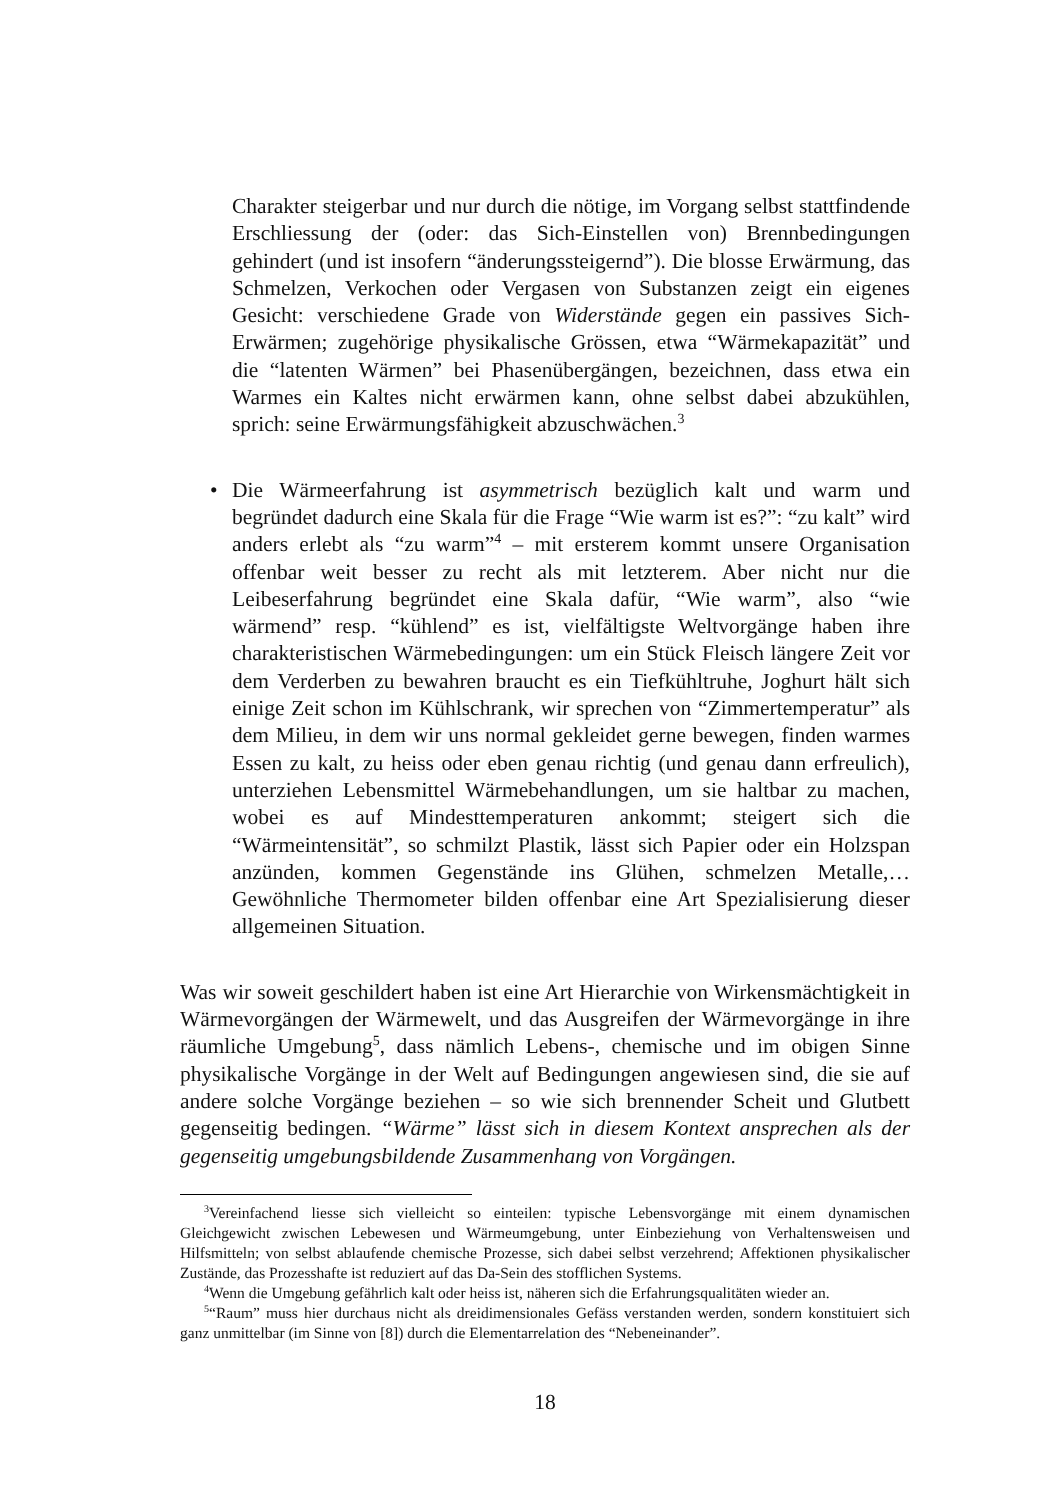Charakter steigerbar und nur durch die nötige, im Vorgang selbst stattfindende Erschliessung der (oder: das Sich-Einstellen von) Brennbedingungen gehindert (und ist insofern “änderungssteigernd”). Die blosse Erwärmung, das Schmelzen, Verkochen oder Vergasen von Substanzen zeigt ein eigenes Gesicht: verschiedene Grade von Widerstände gegen ein passives Sich-Erwärmen; zugehörige physikalische Grössen, etwa “Wärmekapazität” und die “latenten Wärmen” bei Phasenübergängen, bezeichnen, dass etwa ein Warmes ein Kaltes nicht erwärmen kann, ohne selbst dabei abzukühlen, sprich: seine Erwärmungsfähigkeit abzuschwächen.<sup>3</sup>
• Die Wärmeerfahrung ist asymmetrisch bezüglich kalt und warm und begründet dadurch eine Skala für die Frage “Wie warm ist es?”: “zu kalt” wird anders erlebt als “zu warm”<sup>4</sup> – mit ersterem kommt unsere Organisation offenbar weit besser zu recht als mit letzterem. Aber nicht nur die Leibeserfahrung begründet eine Skala dafür, “Wie warm”, also “wie wärmend” resp. “kühlend” es ist, vielfältigste Weltvorgänge haben ihre charakteristischen Wärmebedingungen: um ein Stück Fleisch längere Zeit vor dem Verderben zu bewahren braucht es ein Tiefkühltruhe, Joghurt hält sich einige Zeit schon im Kühlschrank, wir sprechen von “Zimmertemperatur” als dem Milieu, in dem wir uns normal gekleidet gerne bewegen, finden warmes Essen zu kalt, zu heiss oder eben genau richtig (und genau dann erfreulich), unterziehen Lebensmittel Wärmebehandlungen, um sie haltbar zu machen, wobei es auf Mindesttemperaturen ankommt; steigert sich die “Wärmeintensität”, so schmilzt Plastik, lässt sich Papier oder ein Holzspan anzünden, kommen Gegenstände ins Glühen, schmelzen Metalle,… Gewöhnliche Thermometer bilden offenbar eine Art Spezialisierung dieser allgemeinen Situation.
Was wir soweit geschildert haben ist eine Art Hierarchie von Wirkensmächtigkeit in Wärmevorgängen der Wärmewelt, und das Ausgreifen der Wärmevorgänge in ihre räumliche Umgebung<sup>5</sup>, dass nämlich Lebens-, chemische und im obigen Sinne physikalische Vorgänge in der Welt auf Bedingungen angewiesen sind, die sie auf andere solche Vorgänge beziehen – so wie sich brennender Scheit und Glutbett gegenseitig bedingen. “Wärme” lässt sich in diesem Kontext ansprechen als der gegenseitig umgebungsbildende Zusammenhang von Vorgängen.
<sup>3</sup> Vereinfachend liesse sich vielleicht so einteilen: typische Lebensvorgänge mit einem dynamischen Gleichgewicht zwischen Lebewesen und Wärmeumgebung, unter Einbeziehung von Verhaltensweisen und Hilfsmitteln; von selbst ablaufende chemische Prozesse, sich dabei selbst verzehrend; Affektionen physikalischer Zustände, das Prozesshafte ist reduziert auf das Da-Sein des stofflichen Systems.
<sup>4</sup> Wenn die Umgebung gefährlich kalt oder heiss ist, näheren sich die Erfahrungsqualitäten wieder an.
<sup>5</sup> “Raum” muss hier durchaus nicht als dreidimensionales Gefäss verstanden werden, sondern konstituiert sich ganz unmittelbar (im Sinne von [8]) durch die Elementarrelation des “Nebeneinander”.
18